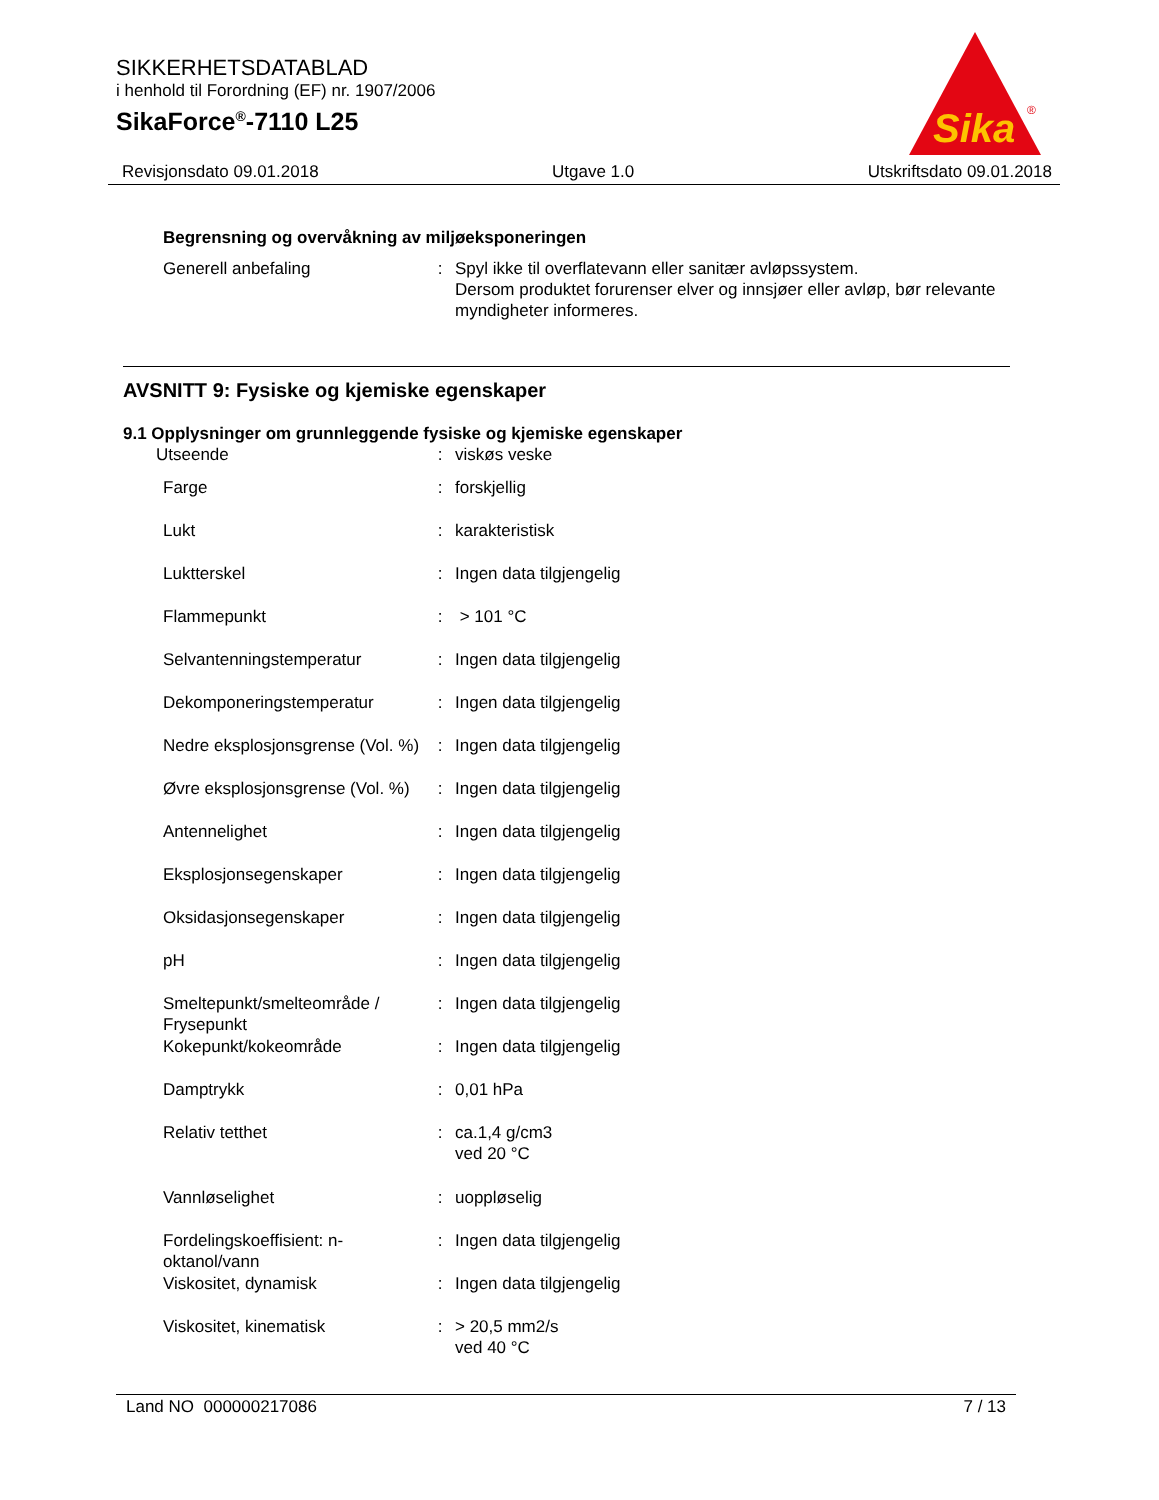SIKKERHETSDATABLAD
i henhold til Forordning (EF) nr. 1907/2006
SikaForce<sup>®</sup>-7110 L25
Sika
®
Revisjonsdato 09.01.2018 Utgave 1.0 Utskriftsdato 09.01.2018
Begrensning og overvåkning av miljøeksponeringen
| Generell anbefaling | : | Spyl ikke til overflatevann eller sanitær avløpssystem. Dersom produktet forurenser elver og innsjøer eller avløp, bør relevante myndigheter informeres. |
AVSNITT 9: Fysiske og kjemiske egenskaper
9.1 Opplysninger om grunnleggende fysiske og kjemiske egenskaper
| Utseende | : | viskøs veske |
| Farge | : | forskjellig |
| Lukt | : | karakteristisk |
| Luktterskel | : | Ingen data tilgjengelig |
| Flammepunkt | : | > 101 °C |
| Selvantenningstemperatur | : | Ingen data tilgjengelig |
| Dekomponeringstemperatur | : | Ingen data tilgjengelig |
| Nedre eksplosjonsgrense (Vol. %) | : | Ingen data tilgjengelig |
| Øvre eksplosjonsgrense (Vol. %) | : | Ingen data tilgjengelig |
| Antennelighet | : | Ingen data tilgjengelig |
| Eksplosjonsegenskaper | : | Ingen data tilgjengelig |
| Oksidasjonsegenskaper | : | Ingen data tilgjengelig |
| pH | : | Ingen data tilgjengelig |
| Smeltepunkt/smelteområde / Frysepunkt | : | Ingen data tilgjengelig |
| Kokepunkt/kokeområde | : | Ingen data tilgjengelig |
| Damptrykk | : | 0,01 hPa |
| Relativ tetthet | : | ca.1,4 g/cm3 ved 20 °C |
| Vannløselighet | : | uoppløselig |
| Fordelingskoeffisient: n-oktanol/vann | : | Ingen data tilgjengelig |
| Viskositet, dynamisk | : | Ingen data tilgjengelig |
| Viskositet, kinematisk | : | > 20,5 mm2/s ved 40 °C |
Land NO 000000217086 7 / 13